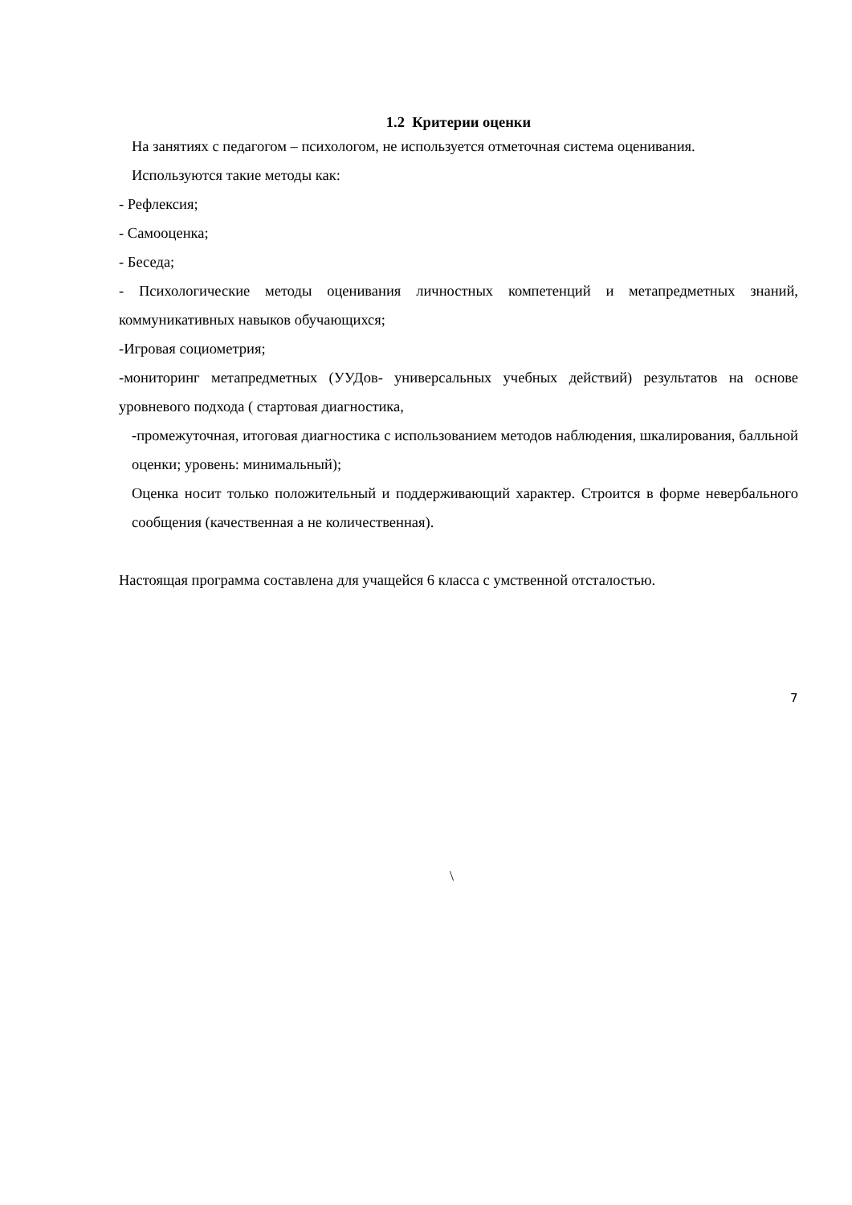1.2 Критерии оценки
На занятиях с педагогом – психологом, не используется отметочная система оценивания.
Используются такие методы как:
- Рефлексия;
- Самооценка;
- Беседа;
- Психологические методы оценивания личностных компетенций и метапредметных знаний, коммуникативных навыков обучающихся;
-Игровая социометрия;
-мониторинг метапредметных (УУДов- универсальных учебных действий) результатов на основе уровневого подхода ( стартовая диагностика,
-промежуточная, итоговая диагностика с использованием методов наблюдения, шкалирования, балльной оценки; уровень: минимальный);
Оценка носит только положительный и поддерживающий характер. Строится в форме невербального сообщения (качественная а не количественная).
Настоящая программа составлена для учащейся 6 класса с умственной отсталостью.
\
7